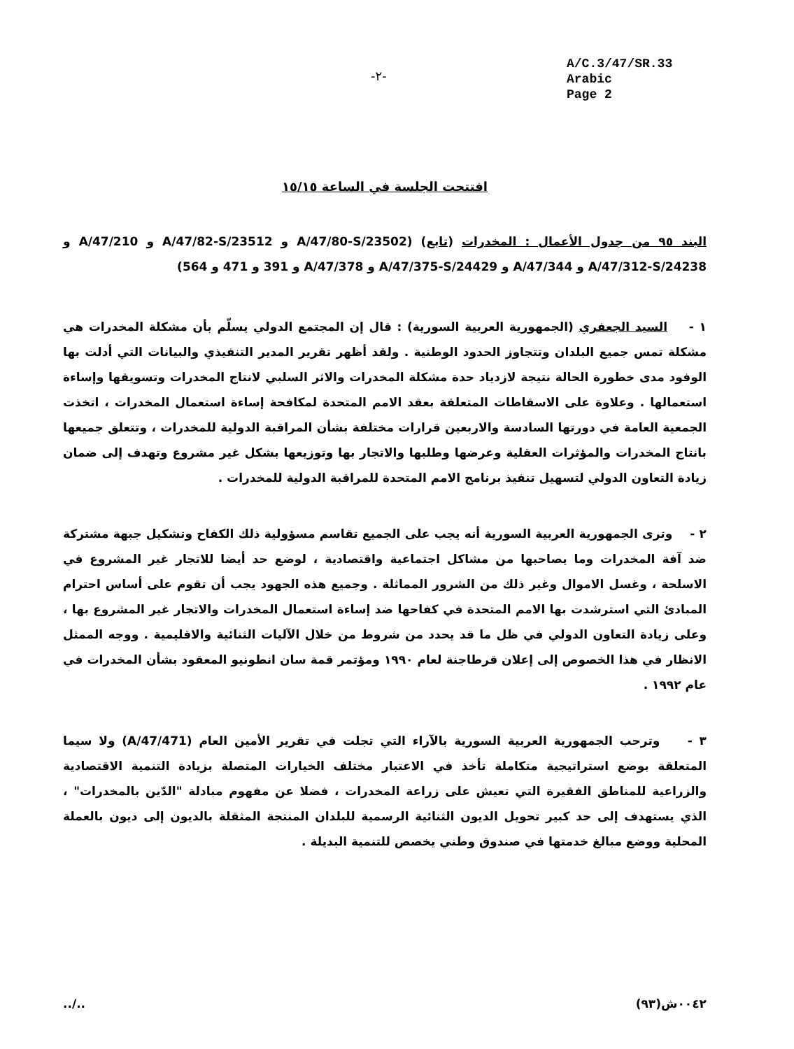-٢-
A/C.3/47/SR.33
Arabic
Page 2
افتتحت الجلسة في الساعة ١٥/١٥
البند ٩٥ من جدول الأعمال : المخدرات (تابع) (A/47/80-S/23502 و A/47/82-S/23512 و A/47/210 و A/47/312-S/24238 و A/47/344 و A/47/375-S/24429 و A/47/378 و 391 و 471 و 564)
١ - السيد الجعفري (الجمهورية العربية السورية) : قال إن المجتمع الدولي يسلّم بأن مشكلة المخدرات هي مشكلة تمس جميع البلدان وتتجاوز الحدود الوطنية . ولقد أظهر تقرير المدير التنفيذي والبيانات التي أدلت بها الوفود مدى خطورة الحالة نتيجة لازدياد حدة مشكلة المخدرات والاثر السلبي لانتاج المخدرات وتسويقها وإساءة استعمالها . وعلاوة على الاسقاطات المتعلقة بعقد الامم المتحدة لمكافحة إساءة استعمال المخدرات ، اتخذت الجمعية العامة في دورتها السادسة والاربعين قرارات مختلفة بشأن المراقبة الدولية للمخدرات ، وتتعلق جميعها بانتاج المخدرات والمؤثرات العقلية وعرضها وطلبها والاتجار بها وتوزيعها بشكل غير مشروع وتهدف إلى ضمان زيادة التعاون الدولي لتسهيل تنفيذ برنامج الامم المتحدة للمراقبة الدولية للمخدرات .
٢ - وترى الجمهورية العربية السورية أنه يجب على الجميع تقاسم مسؤولية ذلك الكفاح وتشكيل جبهة مشتركة ضد آفة المخدرات وما يصاحبها من مشاكل اجتماعية واقتصادية ، لوضع حد أيضا للاتجار غير المشروع في الاسلحة ، وغسل الاموال وغير ذلك من الشرور المماثلة . وجميع هذه الجهود يجب أن تقوم على أساس احترام المبادئ التي استرشدت بها الامم المتحدة في كفاحها ضد إساءة استعمال المخدرات والاتجار غير المشروع بها ، وعلى زيادة التعاون الدولي في ظل ما قد يحدد من شروط من خلال الآليات الثنائية والاقليمية . ووجه الممثل الانظار في هذا الخصوص إلى إعلان قرطاجنة لعام ١٩٩٠ ومؤتمر قمة سان انطونيو المعقود بشأن المخدرات في عام ١٩٩٢ .
٣ - وترحب الجمهورية العربية السورية بالآراء التي تجلت في تقرير الأمين العام (A/47/471) ولا سيما المتعلقة بوضع استراتيجية متكاملة تأخذ في الاعتبار مختلف الخيارات المتصلة بزيادة التنمية الاقتصادية والزراعية للمناطق الفقيرة التي تعيش على زراعة المخدرات ، فضلا عن مفهوم مبادلة "الدّين بالمخدرات" ، الذي يستهدف إلى حد كبير تحويل الديون الثنائية الرسمية للبلدان المنتجة المثقلة بالديون إلى ديون بالعملة المحلية ووضع مبالغ خدمتها في صندوق وطني يخصص للتنمية البديلة .
../.. ٠٠٤٢ش(٩٣)